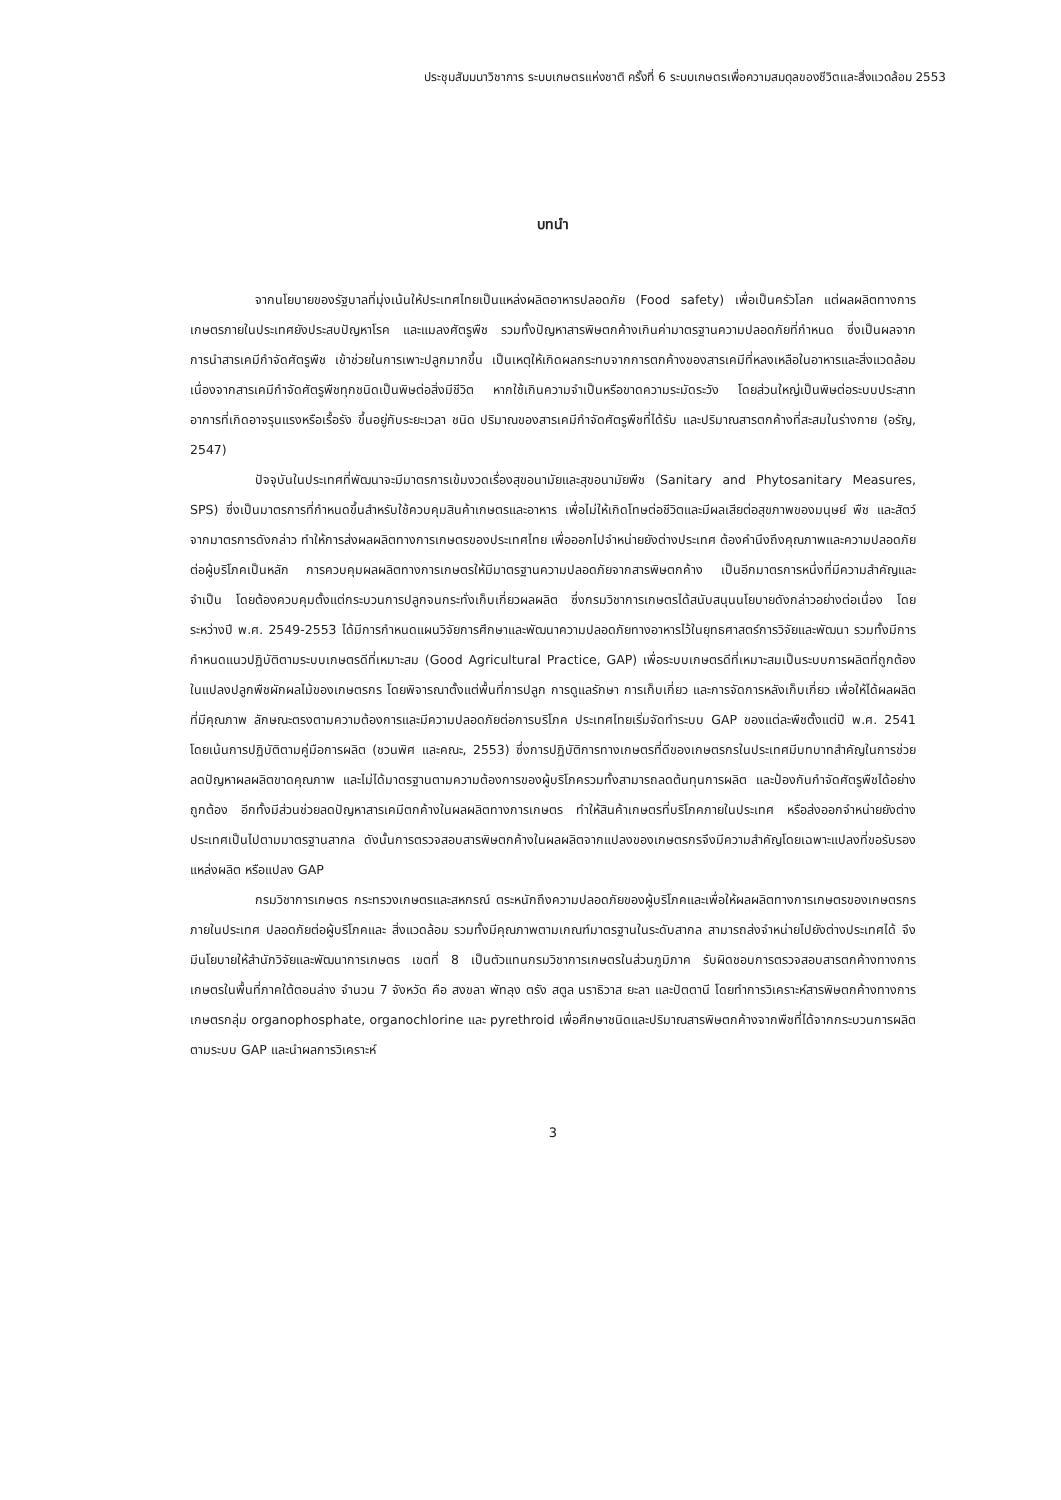ประชุมสัมมนาวิชาการ ระบบเกษตรแห่งชาติ ครั้งที่ 6 ระบบเกษตรเพื่อความสมดุลของชีวิตและสิ่งแวดล้อม 2553
บทนำ
จากนโยบายของรัฐบาลที่มุ่งเน้นให้ประเทศไทยเป็นแหล่งผลิตอาหารปลอดภัย (Food safety) เพื่อเป็นครัวโลก แต่ผลผลิตทางการเกษตรภายในประเทศยังประสบปัญหาโรค และแมลงศัตรูพืช รวมทั้งปัญหาสารพิษตกค้างเกินค่ามาตรฐานความปลอดภัยที่กำหนด ซึ่งเป็นผลจากการนำสารเคมีกำจัดศัตรูพืช เข้าช่วยในการเพาะปลูกมากขึ้น เป็นเหตุให้เกิดผลกระทบจากการตกค้างของสารเคมีที่หลงเหลือในอาหารและสิ่งแวดล้อม เนื่องจากสารเคมีกำจัดศัตรูพืชทุกชนิดเป็นพิษต่อสิ่งมีชีวิต หากใช้เกินความจำเป็นหรือขาดความระมัดระวัง โดยส่วนใหญ่เป็นพิษต่อระบบประสาท อาการที่เกิดอาจรุนแรงหรือเรื้อรัง ขึ้นอยู่กับระยะเวลา ชนิด ปริมาณของสารเคมีกำจัดศัตรูพืชที่ได้รับ และปริมาณสารตกค้างที่สะสมในร่างกาย (อรัญ, 2547)
ปัจจุบันในประเทศที่พัฒนาจะมีมาตรการเข้มงวดเรื่องสุขอนามัยและสุขอนามัยพืช (Sanitary and Phytosanitary Measures, SPS) ซึ่งเป็นมาตรการที่กำหนดขึ้นสำหรับใช้ควบคุมสินค้าเกษตรและอาหาร เพื่อไม่ให้เกิดโทษต่อชีวิตและมีผลเสียต่อสุขภาพของมนุษย์ พืช และสัตว์ จากมาตรการดังกล่าว ทำให้การส่งผลผลิตทางการเกษตรของประเทศไทย เพื่อออกไปจำหน่ายยังต่างประเทศ ต้องคำนึงถึงคุณภาพและความปลอดภัยต่อผู้บริโภคเป็นหลัก การควบคุมผลผลิตทางการเกษตรให้มีมาตรฐานความปลอดภัยจากสารพิษตกค้าง เป็นอีกมาตรการหนึ่งที่มีความสำคัญและจำเป็น โดยต้องควบคุมตั้งแต่กระบวนการปลูกจนกระทั่งเก็บเกี่ยวผลผลิต ซึ่งกรมวิชาการเกษตรได้สนับสนุนนโยบายดังกล่าวอย่างต่อเนื่อง โดยระหว่างปี พ.ศ. 2549-2553 ได้มีการกำหนดแผนวิจัยการศึกษาและพัฒนาความปลอดภัยทางอาหารไว้ในยุทธศาสตร์การวิจัยและพัฒนา รวมทั้งมีการกำหนดแนวปฏิบัติตามระบบเกษตรดีที่เหมาะสม (Good Agricultural Practice, GAP) เพื่อระบบเกษตรดีที่เหมาะสมเป็นระบบการผลิตที่ถูกต้องในแปลงปลูกพืชผักผลไม้ของเกษตรกร โดยพิจารณาตั้งแต่พื้นที่การปลูก การดูแลรักษา การเก็บเกี่ยว และการจัดการหลังเก็บเกี่ยว เพื่อให้ได้ผลผลิตที่มีคุณภาพ ลักษณะตรงตามความต้องการและมีความปลอดภัยต่อการบริโภค ประเทศไทยเริ่มจัดทำระบบ GAP ของแต่ละพืชตั้งแต่ปี พ.ศ. 2541 โดยเน้นการปฏิบัติตามคู่มือการผลิต (ชวนพิศ และคณะ, 2553) ซึ่งการปฏิบัติการทางเกษตรที่ดีของเกษตรกรในประเทศมีบทบาทสำคัญในการช่วยลดปัญหาผลผลิตขาดคุณภาพ และไม่ได้มาตรฐานตามความต้องการของผู้บริโภครวมทั้งสามารถลดต้นทุนการผลิต และป้องกันกำจัดศัตรูพืชได้อย่างถูกต้อง อีกทั้งมีส่วนช่วยลดปัญหาสารเคมีตกค้างในผลผลิตทางการเกษตร ทำให้สินค้าเกษตรที่บริโภคภายในประเทศ หรือส่งออกจำหน่ายยังต่างประเทศเป็นไปตามมาตรฐานสากล ดังนั้นการตรวจสอบสารพิษตกค้างในผลผลิตจากแปลงของเกษตรกรจึงมีความสำคัญโดยเฉพาะแปลงที่ขอรับรองแหล่งผลิต หรือแปลง GAP
กรมวิชาการเกษตร กระทรวงเกษตรและสหกรณ์ ตระหนักถึงความปลอดภัยของผู้บริโภคและเพื่อให้ผลผลิตทางการเกษตรของเกษตรกรภายในประเทศ ปลอดภัยต่อผู้บริโภคและ สิ่งแวดล้อม รวมทั้งมีคุณภาพตามเกณฑ์มาตรฐานในระดับสากล สามารถส่งจำหน่ายไปยังต่างประเทศได้ จึงมีนโยบายให้สำนักวิจัยและพัฒนาการเกษตร เขตที่ 8 เป็นตัวแทนกรมวิชาการเกษตรในส่วนภูมิภาค รับผิดชอบการตรวจสอบสารตกค้างทางการเกษตรในพื้นที่ภาคใต้ตอนล่าง จำนวน 7 จังหวัด คือ สงขลา พัทลุง ตรัง สตูล นราธิวาส ยะลา และปัตตานี โดยทำการวิเคราะห์สารพิษตกค้างทางการเกษตรกลุ่ม organophosphate, organochlorine และ pyrethroid เพื่อศึกษาชนิดและปริมาณสารพิษตกค้างจากพืชที่ได้จากกระบวนการผลิตตามระบบ GAP และนำผลการวิเคราะห์
3